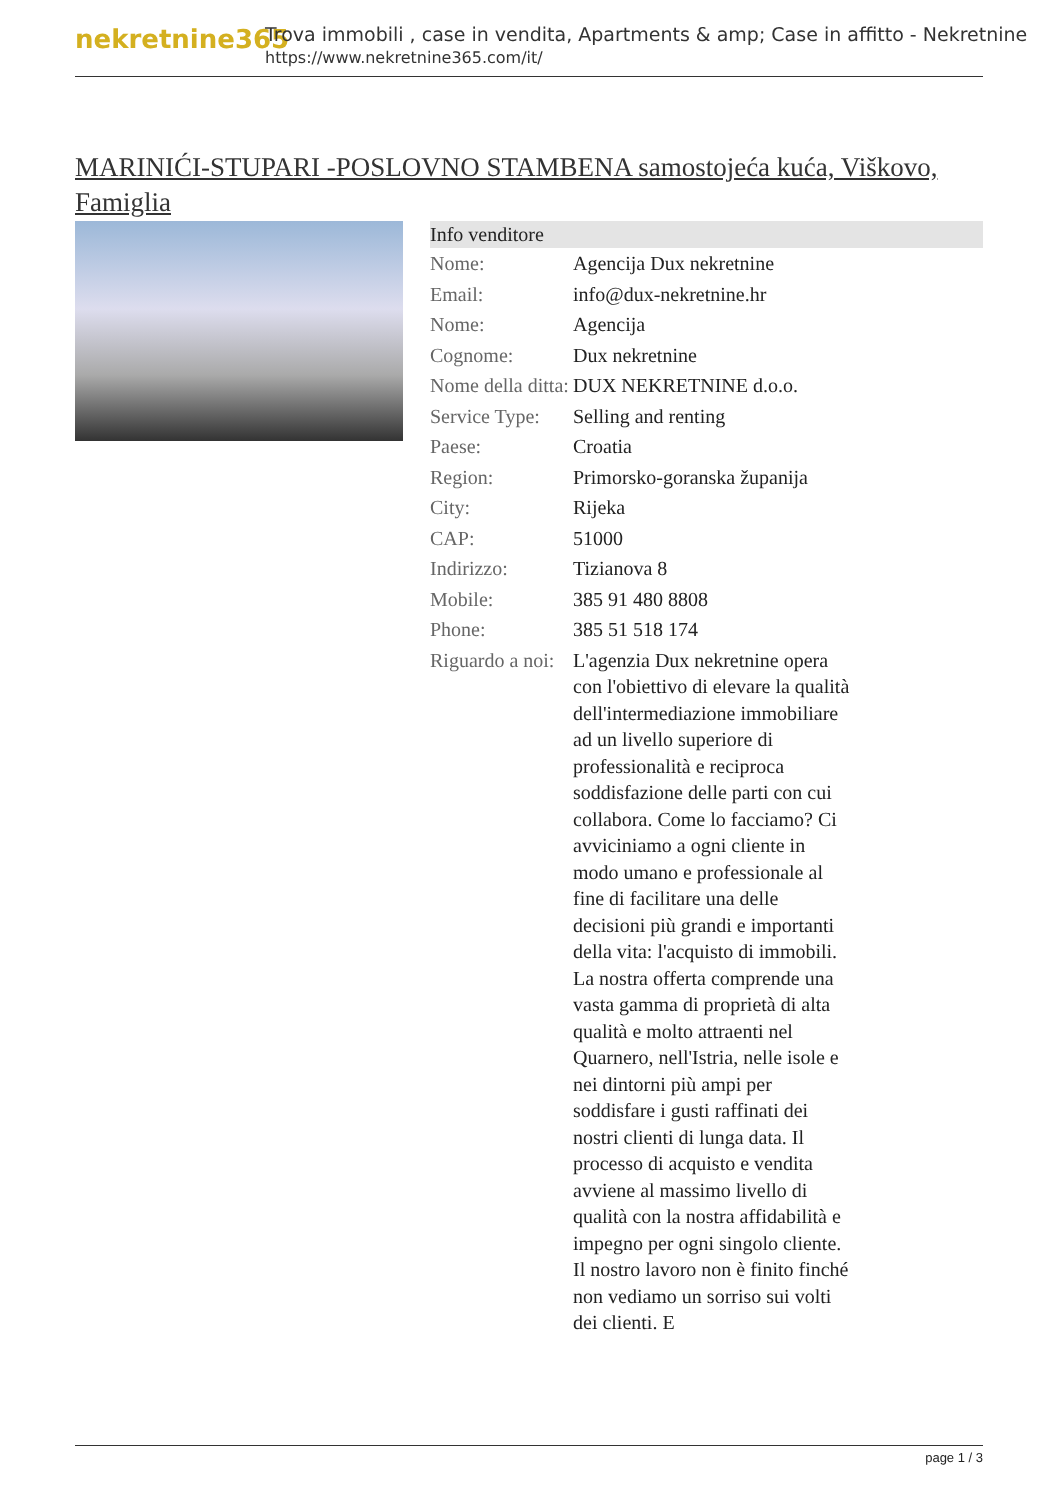nekretnine365
Trova immobili , case in vendita, Apartments & amp; Case in affitto - Nekretnine
https://www.nekretnine365.com/it/
MARINIĆI-STUPARI -POSLOVNO STAMBENA samostojeća kuća, Viškovo, Famiglia
| Info venditore | |
| --- | --- |
| Nome: | Agencija Dux nekretnine |
| Email: | info@dux-nekretnine.hr |
| Nome: | Agencija |
| Cognome: | Dux nekretnine |
| Nome della ditta: | DUX NEKRETNINE d.o.o. |
| Service Type: | Selling and renting |
| Paese: | Croatia |
| Region: | Primorsko-goranska županija |
| City: | Rijeka |
| CAP: | 51000 |
| Indirizzo: | Tizianova 8 |
| Mobile: | 385 91 480 8808 |
| Phone: | 385 51 518 174 |
| Riguardo a noi: | L'agenzia Dux nekretnine opera con l'obiettivo di elevare la qualità dell'intermediazione immobiliare ad un livello superiore di professionalità e reciproca soddisfazione delle parti con cui collabora. Come lo facciamo? Ci avviciniamo a ogni cliente in modo umano e professionale al fine di facilitare una delle decisioni più grandi e importanti della vita: l'acquisto di immobili. La nostra offerta comprende una vasta gamma di proprietà di alta qualità e molto attraenti nel Quarnero, nell'Istria, nelle isole e nei dintorni più ampi per soddisfare i gusti raffinati dei nostri clienti di lunga data. Il processo di acquisto e vendita avviene al massimo livello di qualità con la nostra affidabilità e impegno per ogni singolo cliente. Il nostro lavoro non è finito finché non vediamo un sorriso sui volti dei clienti. E |
page 1 / 3